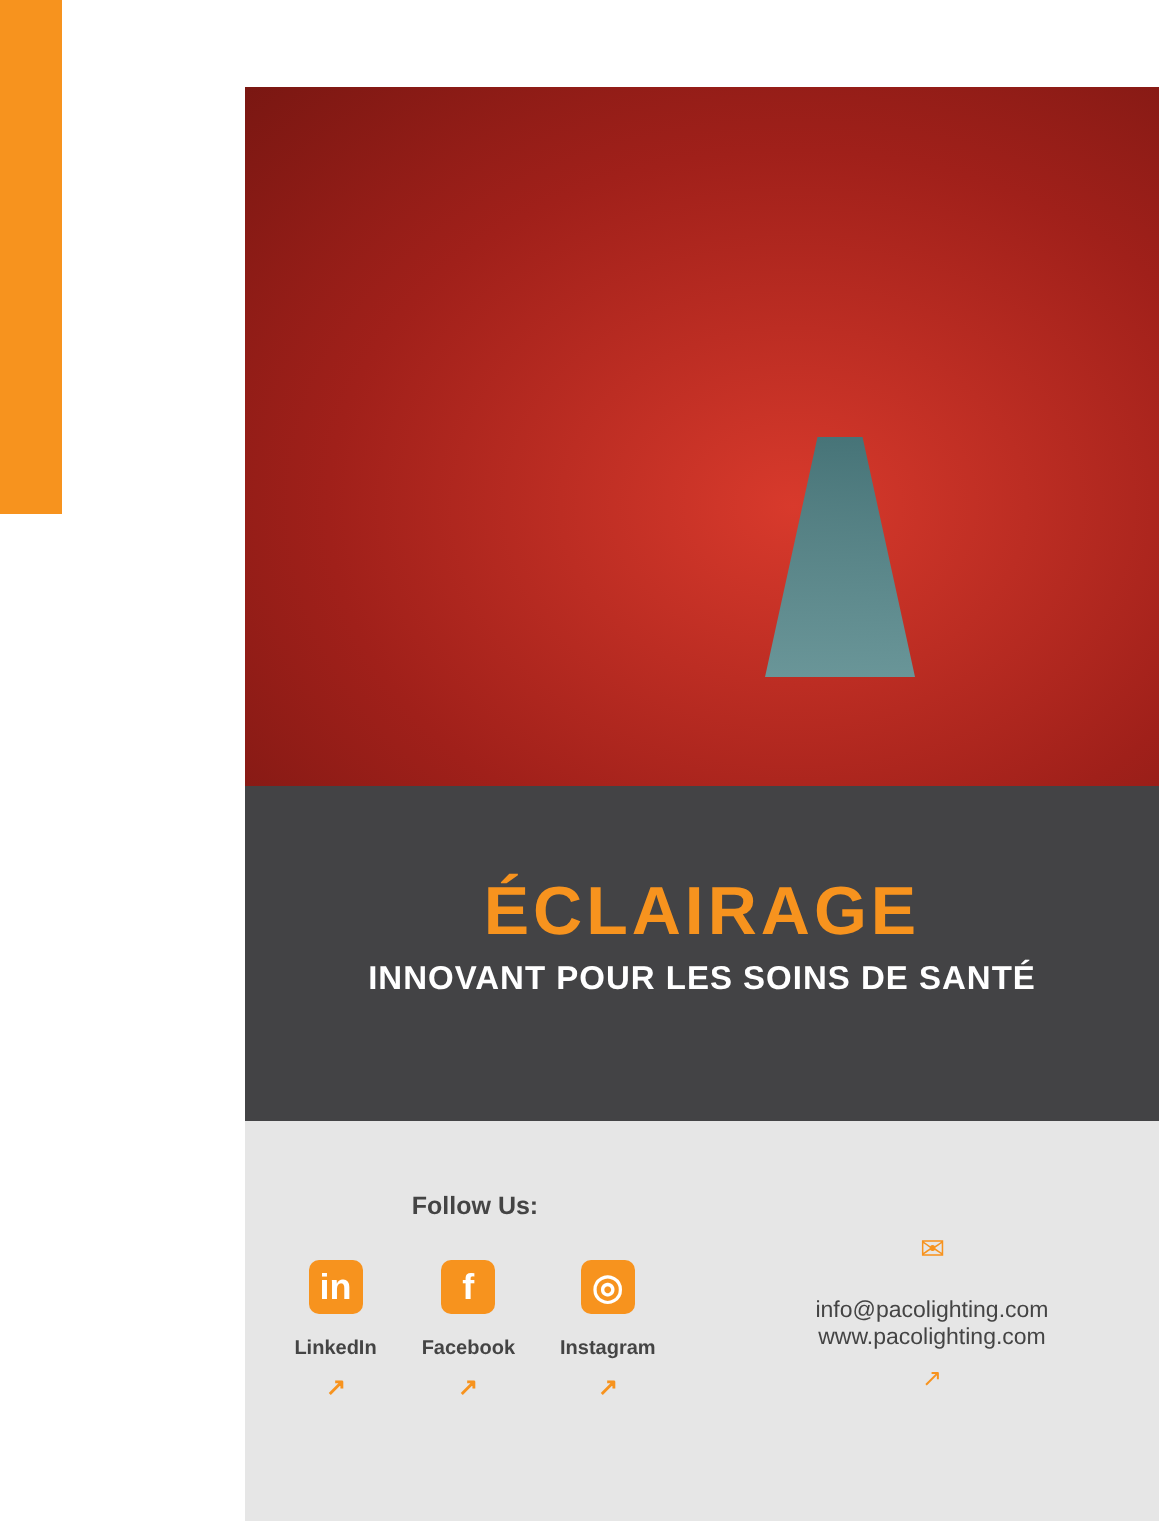ÉCLAIRAGE
INNOVANT POUR LES SOINS DE SANTÉ
Follow Us:
in
LinkedIn
↗
f
Facebook
↗
◎
Instagram
↗
✉
info@pacolighting.com
www.pacolighting.com
↗